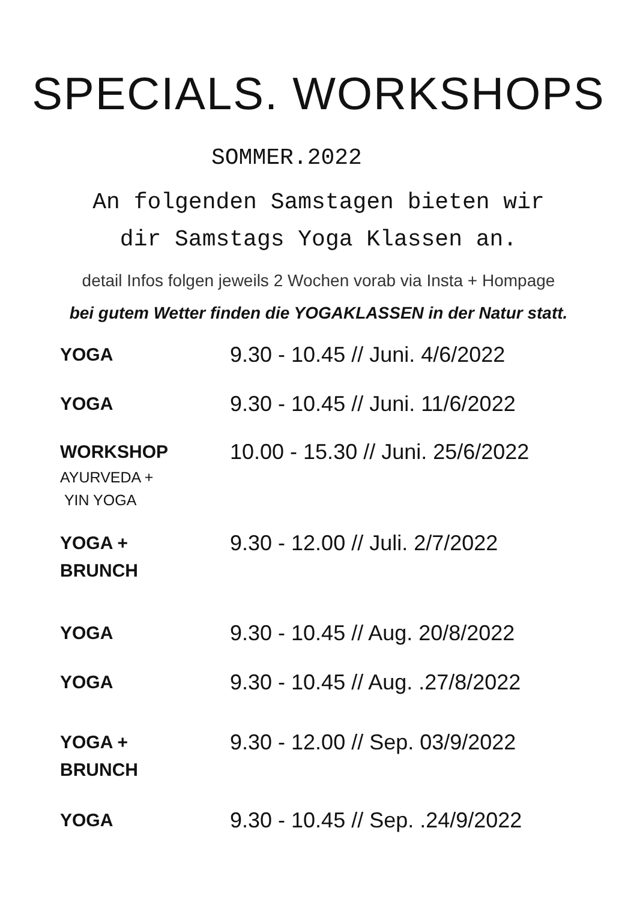SPECIALS. WORKSHOPS
SOMMER.2022
An folgenden Samstagen bieten wir
dir Samstags Yoga Klassen an.
detail Infos folgen jeweils 2 Wochen vorab via Insta + Hompage
bei gutem Wetter finden die YOGAKLASSEN in der Natur statt.
| YOGA | 9.30 - 10.45 // Juni. 4/6/2022 |
| YOGA | 9.30 - 10.45 // Juni. 11/6/2022 |
| WORKSHOP AYURVEDA + YIN YOGA | 10.00 - 15.30 // Juni. 25/6/2022 |
| YOGA + BRUNCH | 9.30 - 12.00 // Juli. 2/7/2022 |
| YOGA | 9.30 - 10.45 // Aug. 20/8/2022 |
| YOGA | 9.30 - 10.45 // Aug. .27/8/2022 |
| YOGA + BRUNCH | 9.30 - 12.00 // Sep. 03/9/2022 |
| YOGA | 9.30 - 10.45 // Sep. .24/9/2022 |